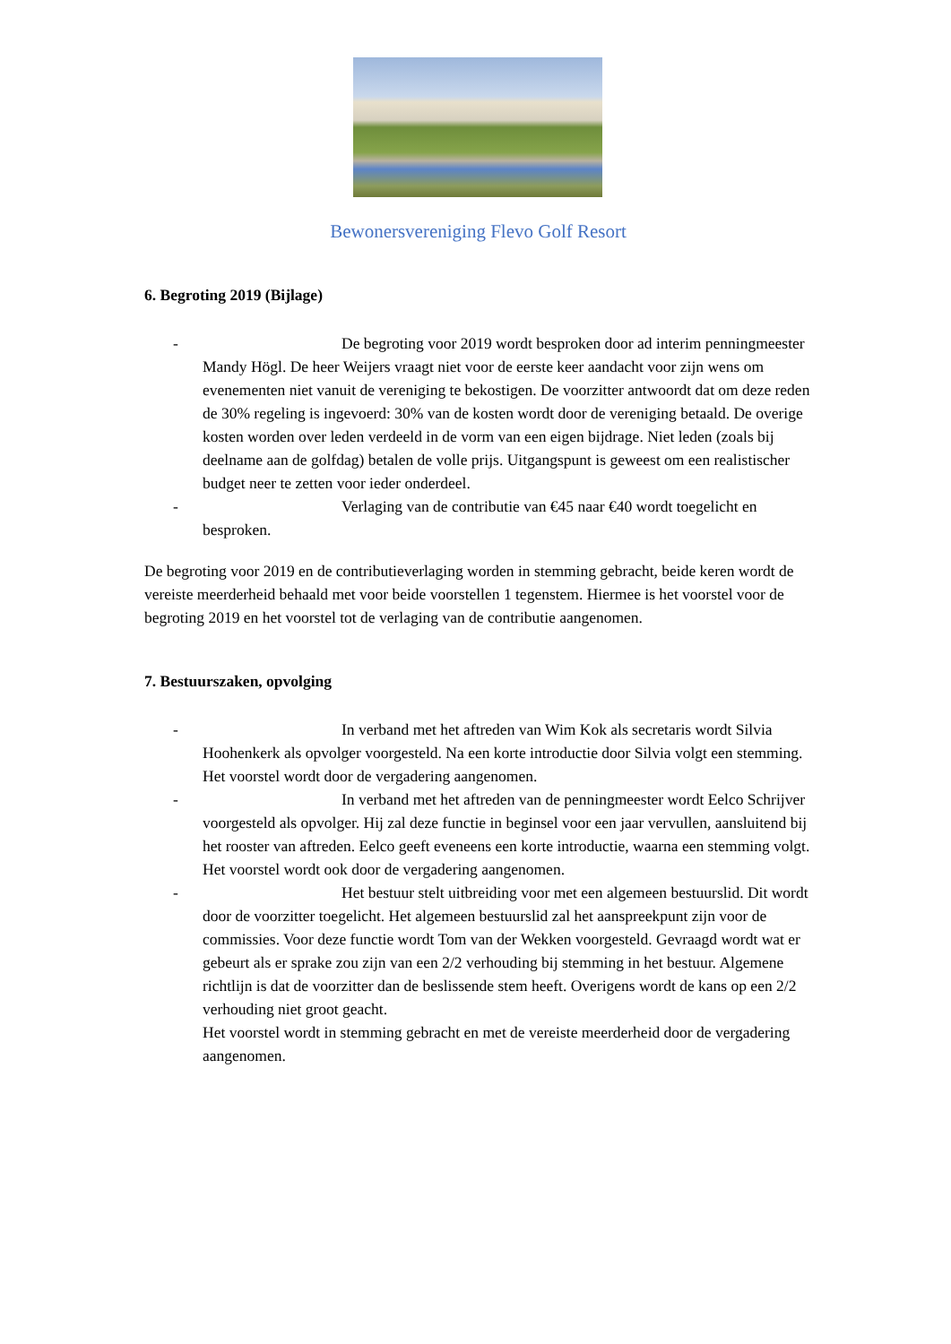Bewonersvereniging Flevo Golf Resort
6. Begroting 2019 (Bijlage)
- De begroting voor 2019 wordt besproken door ad interim penningmeester Mandy Högl. De heer Weijers vraagt niet voor de eerste keer aandacht voor zijn wens om evenementen niet vanuit de vereniging te bekostigen. De voorzitter antwoordt dat om deze reden de 30% regeling is ingevoerd: 30% van de kosten wordt door de vereniging betaald. De overige kosten worden over leden verdeeld in de vorm van een eigen bijdrage. Niet leden (zoals bij deelname aan de golfdag) betalen de volle prijs. Uitgangspunt is geweest om een realistischer budget neer te zetten voor ieder onderdeel.
- Verlaging van de contributie van €45 naar €40 wordt toegelicht en besproken.
De begroting voor 2019 en de contributieverlaging worden in stemming gebracht, beide keren wordt de vereiste meerderheid behaald met voor beide voorstellen 1 tegenstem. Hiermee is het voorstel voor de begroting 2019 en het voorstel tot de verlaging van de contributie aangenomen.
7. Bestuurszaken, opvolging
- In verband met het aftreden van Wim Kok als secretaris wordt Silvia Hoohenkerk als opvolger voorgesteld. Na een korte introductie door Silvia volgt een stemming. Het voorstel wordt door de vergadering aangenomen.
- In verband met het aftreden van de penningmeester wordt Eelco Schrijver voorgesteld als opvolger. Hij zal deze functie in beginsel voor een jaar vervullen, aansluitend bij het rooster van aftreden. Eelco geeft eveneens een korte introductie, waarna een stemming volgt. Het voorstel wordt ook door de vergadering aangenomen.
- Het bestuur stelt uitbreiding voor met een algemeen bestuurslid. Dit wordt door de voorzitter toegelicht. Het algemeen bestuurslid zal het aanspreekpunt zijn voor de commissies. Voor deze functie wordt Tom van der Wekken voorgesteld. Gevraagd wordt wat er gebeurt als er sprake zou zijn van een 2/2 verhouding bij stemming in het bestuur. Algemene richtlijn is dat de voorzitter dan de beslissende stem heeft. Overigens wordt de kans op een 2/2 verhouding niet groot geacht.
Het voorstel wordt in stemming gebracht en met de vereiste meerderheid door de vergadering aangenomen.